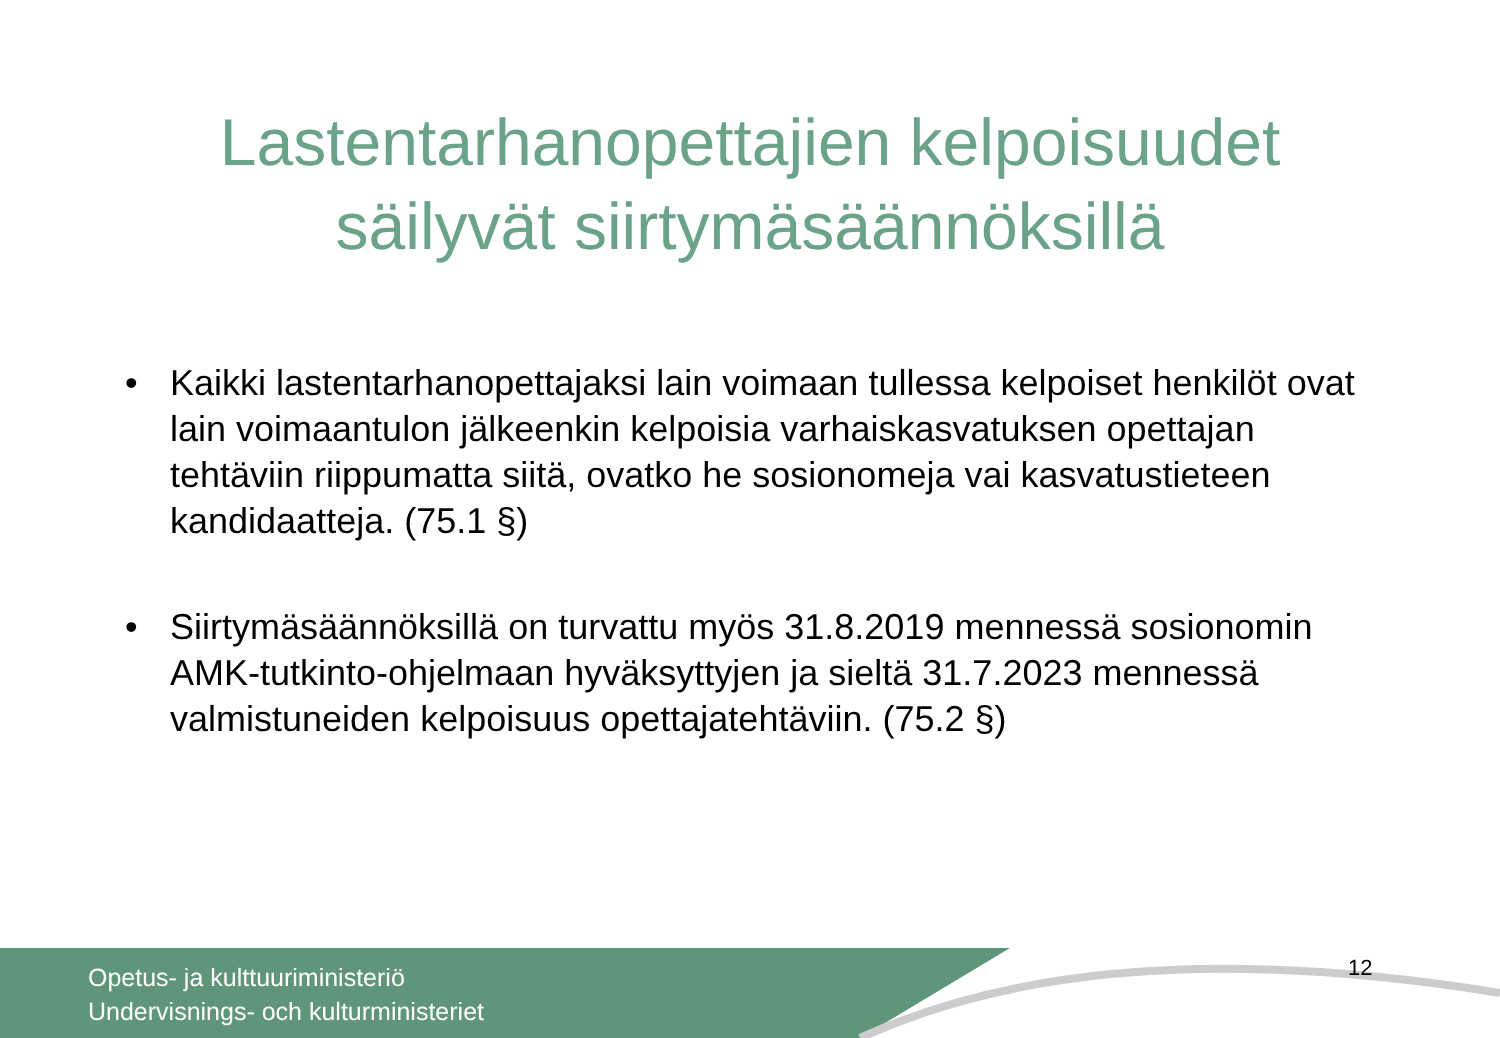Lastentarhanopettajien kelpoisuudet
säilyvät siirtymäsäännöksillä
• Kaikki lastentarhanopettajaksi lain voimaan tullessa kelpoiset henkilöt ovat lain voimaantulon jälkeenkin kelpoisia varhaiskasvatuksen opettajan tehtäviin riippumatta siitä, ovatko he sosionomeja vai kasvatustieteen kandidaatteja. (75.1 §)
• Siirtymäsäännöksillä on turvattu myös 31.8.2019 mennessä sosionomin AMK-tutkinto-ohjelmaan hyväksyttyjen ja sieltä 31.7.2023 mennessä valmistuneiden kelpoisuus opettajatehtäviin. (75.2 §)
Opetus- ja kulttuuriministeriö
Undervisnings- och kulturministeriet
12